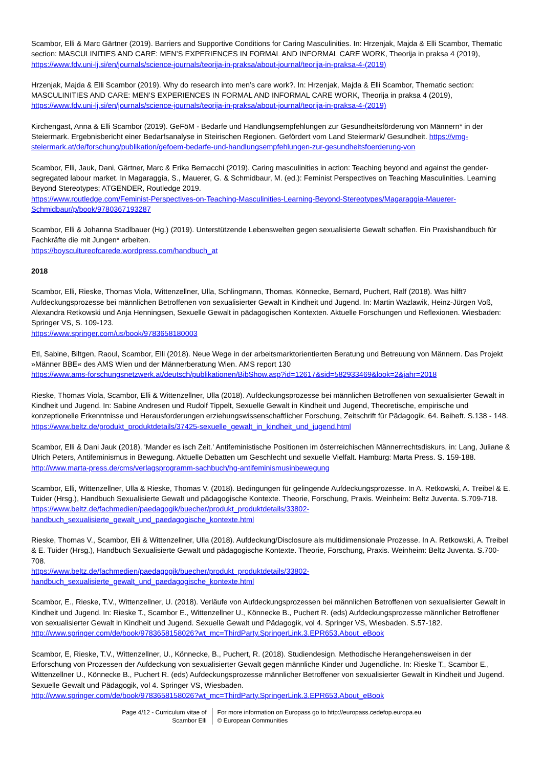Scambor, Elli & Marc Gärtner (2019). Barriers and Supportive Conditions for Caring Masculinities. In: Hrzenjak, Majda & Elli Scambor, Thematic section: MASCULINITIES AND CARE: MEN’S EXPERIENCES IN FORMAL AND INFORMAL CARE WORK, Theorija in praksa 4 (2019), https://www.fdv.uni-lj.si/en/journals/science-journals/teorija-in-praksa/about-journal/teorija-in-praksa-4-(2019)
Hrzenjak, Majda & Elli Scambor (2019). Why do research into men’s care work?. In: Hrzenjak, Majda & Elli Scambor, Thematic section: MASCULINITIES AND CARE: MEN’S EXPERIENCES IN FORMAL AND INFORMAL CARE WORK, Theorija in praksa 4 (2019), https://www.fdv.uni-lj.si/en/journals/science-journals/teorija-in-praksa/about-journal/teorija-in-praksa-4-(2019)
Kirchengast, Anna & Elli Scambor (2019). GeFöM - Bedarfe und Handlungsempfehlungen zur Gesundheitsförderung von Männern* in der Steiermark. Ergebnisbericht einer Bedarfsanalyse in Steirischen Regionen. Gefördert vom Land Steiermark/ Gesundheit. https://vmg-steiermark.at/de/forschung/publikation/gefoem-bedarfe-und-handlungsempfehlungen-zur-gesundheitsfoerderung-von
Scambor, Elli, Jauk, Dani, Gärtner, Marc & Erika Bernacchi (2019). Caring masculinities in action: Teaching beyond and against the gender-segregated labour market. In Magaraggia, S., Mauerer, G. & Schmidbaur, M. (ed.): Feminist Perspectives on Teaching Masculinities. Learning Beyond Stereotypes; ATGENDER, Routledge 2019.
https://www.routledge.com/Feminist-Perspectives-on-Teaching-Masculinities-Learning-Beyond-Stereotypes/Magaraggia-Mauerer-Schmidbaur/p/book/9780367193287
Scambor, Elli & Johanna Stadlbauer (Hg.) (2019). Unterstützende Lebenswelten gegen sexualisierte Gewalt schaffen. Ein Praxishandbuch für Fachkräfte die mit Jungen* arbeiten.
https://boyscultureofcarede.wordpress.com/handbuch_at
2018
Scambor, Elli, Rieske, Thomas Viola, Wittenzellner, Ulla, Schlingmann, Thomas, Könnecke, Bernard, Puchert, Ralf (2018). Was hilft? Aufdeckungsprozesse bei männlichen Betroffenen von sexualisierter Gewalt in Kindheit und Jugend. In: Martin Wazlawik, Heinz-Jürgen Voß, Alexandra Retkowski und Anja Henningsen, Sexuelle Gewalt in pädagogischen Kontexten. Aktuelle Forschungen und Reflexionen. Wiesbaden: Springer VS, S. 109-123.
https://www.springer.com/us/book/9783658180003
Etl, Sabine, Biltgen, Raoul, Scambor, Elli (2018). Neue Wege in der arbeitsmarktorientierten Beratung und Betreuung von Männern. Das Projekt »Männer BBE« des AMS Wien und der Männerberatung Wien. AMS report 130
https://www.ams-forschungsnetzwerk.at/deutsch/publikationen/BibShow.asp?id=12617&sid=582933469&look=2&jahr=2018
Rieske, Thomas Viola, Scambor, Elli & Wittenzellner, Ulla (2018). Aufdeckungsprozesse bei männlichen Betroffenen von sexualisierter Gewalt in Kindheit und Jugend. In: Sabine Andresen und Rudolf Tippelt, Sexuelle Gewalt in Kindheit und Jugend, Theoretische, empirische und konzeptionelle Erkenntnisse und Herausforderungen erziehungswissenschaftlicher Forschung, Zeitschrift für Pädagogik, 64. Beiheft. S.138 - 148. https://www.beltz.de/produkt_produktdetails/37425-sexuelle_gewalt_in_kindheit_und_jugend.html
Scambor, Elli & Dani Jauk (2018). 'Mander es isch Zeit.' Antifeministische Positionen im österreichischen Männerrechtsdiskurs, in: Lang, Juliane & Ulrich Peters, Antifeminismus in Bewegung. Aktuelle Debatten um Geschlecht und sexuelle Vielfalt. Hamburg: Marta Press. S. 159-188. http://www.marta-press.de/cms/verlagsprogramm-sachbuch/hg-antifeminismusinbewegung
Scambor, Elli, Wittenzellner, Ulla & Rieske, Thomas V. (2018). Bedingungen für gelingende Aufdeckungsprozesse. In A. Retkowski, A. Treibel & E. Tuider (Hrsg.), Handbuch Sexualisierte Gewalt und pädagogische Kontexte. Theorie, Forschung, Praxis. Weinheim: Beltz Juventa. S.709-718. https://www.beltz.de/fachmedien/paedagogik/buecher/produkt_produktdetails/33802-handbuch_sexualisierte_gewalt_und_paedagogische_kontexte.html
Rieske, Thomas V., Scambor, Elli & Wittenzellner, Ulla (2018). Aufdeckung/Disclosure als multidimensionale Prozesse. In A. Retkowski, A. Treibel & E. Tuider (Hrsg.), Handbuch Sexualisierte Gewalt und pädagogische Kontexte. Theorie, Forschung, Praxis. Weinheim: Beltz Juventa. S.700-708.
https://www.beltz.de/fachmedien/paedagogik/buecher/produkt_produktdetails/33802-handbuch_sexualisierte_gewalt_und_paedagogische_kontexte.html
Scambor, E., Rieske, T.V., Wittenzellner, U. (2018). Verläufe von Aufdeckungsprozessen bei männlichen Betroffenen von sexualisierter Gewalt in Kindheit und Jugend. In: Rieske T., Scambor E., Wittenzellner U., Könnecke B., Puchert R. (eds) Aufdeckungsprozesse männlicher Betroffener von sexualisierter Gewalt in Kindheit und Jugend. Sexuelle Gewalt und Pädagogik, vol 4. Springer VS, Wiesbaden. S.57-182. http://www.springer.com/de/book/9783658158026?wt_mc=ThirdParty.SpringerLink.3.EPR653.About_eBook
Scambor, E, Rieske, T.V., Wittenzellner, U., Könnecke, B., Puchert, R. (2018). Studiendesign. Methodische Herangehensweisen in der Erforschung von Prozessen der Aufdeckung von sexualisierter Gewalt gegen männliche Kinder und Jugendliche. In: Rieske T., Scambor E., Wittenzellner U., Könnecke B., Puchert R. (eds) Aufdeckungsprozesse männlicher Betroffener von sexualisierter Gewalt in Kindheit und Jugend. Sexuelle Gewalt und Pädagogik, vol 4. Springer VS, Wiesbaden.
http://www.springer.com/de/book/9783658158026?wt_mc=ThirdParty.SpringerLink.3.EPR653.About_eBook
Page 4/12 - Curriculum vitae of
Scambor Elli
For more information on Europass go to http://europass.cedefop.europa.eu
© European Communities